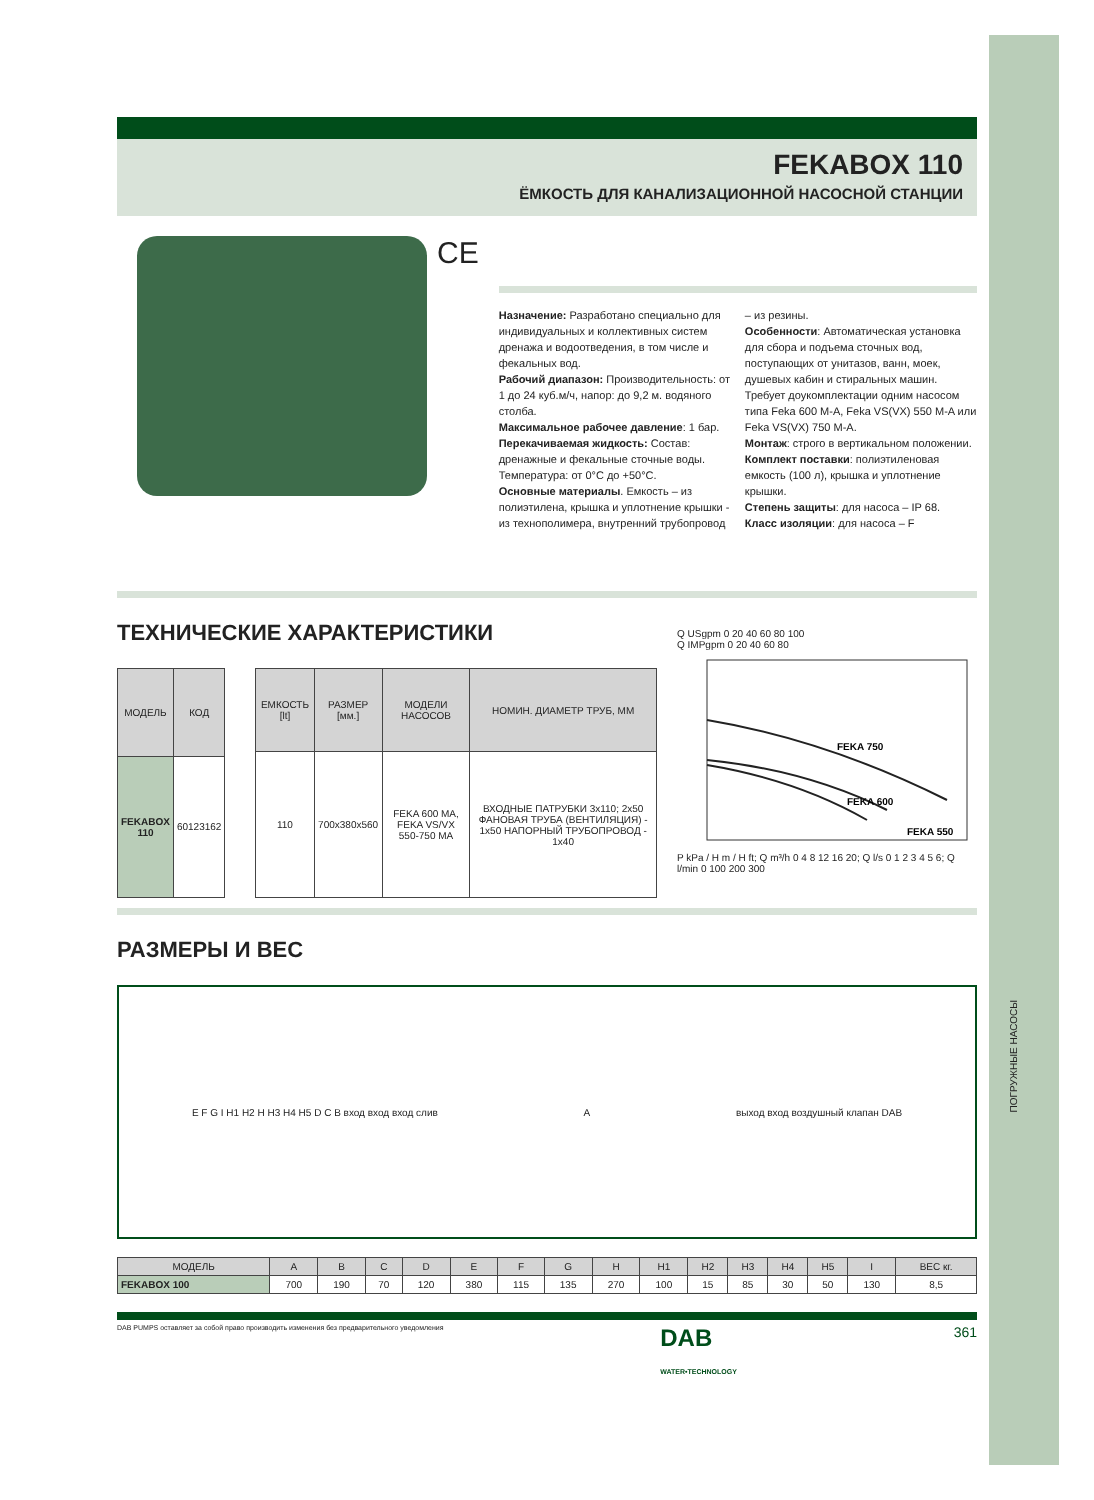ПОГРУЖНЫЕ НАСОСЫ
FEKABOX 110
ЁМКОСТЬ ДЛЯ КАНАЛИЗАЦИОННОЙ НАСОСНОЙ СТАНЦИИ
CE
Назначение: Разработано специально для индивидуальных и коллективных систем дренажа и водоотведения, в том числе и фекальных вод.
Рабочий диапазон: Производительность: от 1 до 24 куб.м/ч, напор: до 9,2 м. водяного столба.
Максимальное рабочее давление: 1 бар.
Перекачиваемая жидкость: Состав: дренажные и фекальные сточные воды. Температура: от 0°С до +50°С.
Основные материалы. Емкость – из полиэтилена, крышка и уплотнение крышки - из технополимера, внутренний трубопровод – из резины.
Особенности: Автоматическая установка для сбора и подъема сточных вод, поступающих от унитазов, ванн, моек, душевых кабин и стиральных машин. Требует доукомплектации одним насосом типа Feka 600 M-A, Feka VS(VX) 550 M-A или Feka VS(VX) 750 M-A.
Монтаж: строго в вертикальном положении.
Комплект поставки: полиэтиленовая емкость (100 л), крышка и уплотнение крышки.
Степень защиты: для насоса – IP 68.
Класс изоляции: для насоса – F
ТЕХНИЧЕСКИЕ ХАРАКТЕРИСТИКИ
| МОДЕЛЬ | КОД |
| --- | --- |
| FEKABOX 110 | 60123162 |
| ЕМКОСТЬ [lt] | РАЗМЕР [мм.] | МОДЕЛИ НАСОСОВ | НОМИН. ДИАМЕТР ТРУБ, ММ |
| --- | --- | --- | --- |
| 110 | 700x380x560 | FEKA 600 MA, FEKA VS/VX 550-750 MA | ВХОДНЫЕ ПАТРУБКИ 3x110; 2x50 ФАНОВАЯ ТРУБА (ВЕНТИЛЯЦИЯ) - 1x50 НАПОРНЫЙ ТРУБОПРОВОД - 1x40 |
Q USgpm 0 20 40 60 80 100
Q IMPgpm 0 20 40 60 80
FEKA 750
FEKA 600
FEKA 550
P kPa / H m / H ft; Q m³/h 0 4 8 12 16 20; Q l/s 0 1 2 3 4 5 6; Q l/min 0 100 200 300
РАЗМЕРЫ И ВЕС
E F G I H1 H2 H H3 H4 H5 D C B вход вход вход слив
A
выход вход воздушный клапан DAB
| МОДЕЛЬ | A | B | C | D | E | F | G | H | H1 | H2 | H3 | H4 | H5 | I | ВЕС кг. |
| --- | --- | --- | --- | --- | --- | --- | --- | --- | --- | --- | --- | --- | --- | --- | --- |
| FEKABOX 100 | 700 | 190 | 70 | 120 | 380 | 115 | 135 | 270 | 100 | 15 | 85 | 30 | 50 | 130 | 8,5 |
DAB PUMPS оставляет за собой право производить изменения без предварительного уведомления DAB
WATER•TECHNOLOGY 361